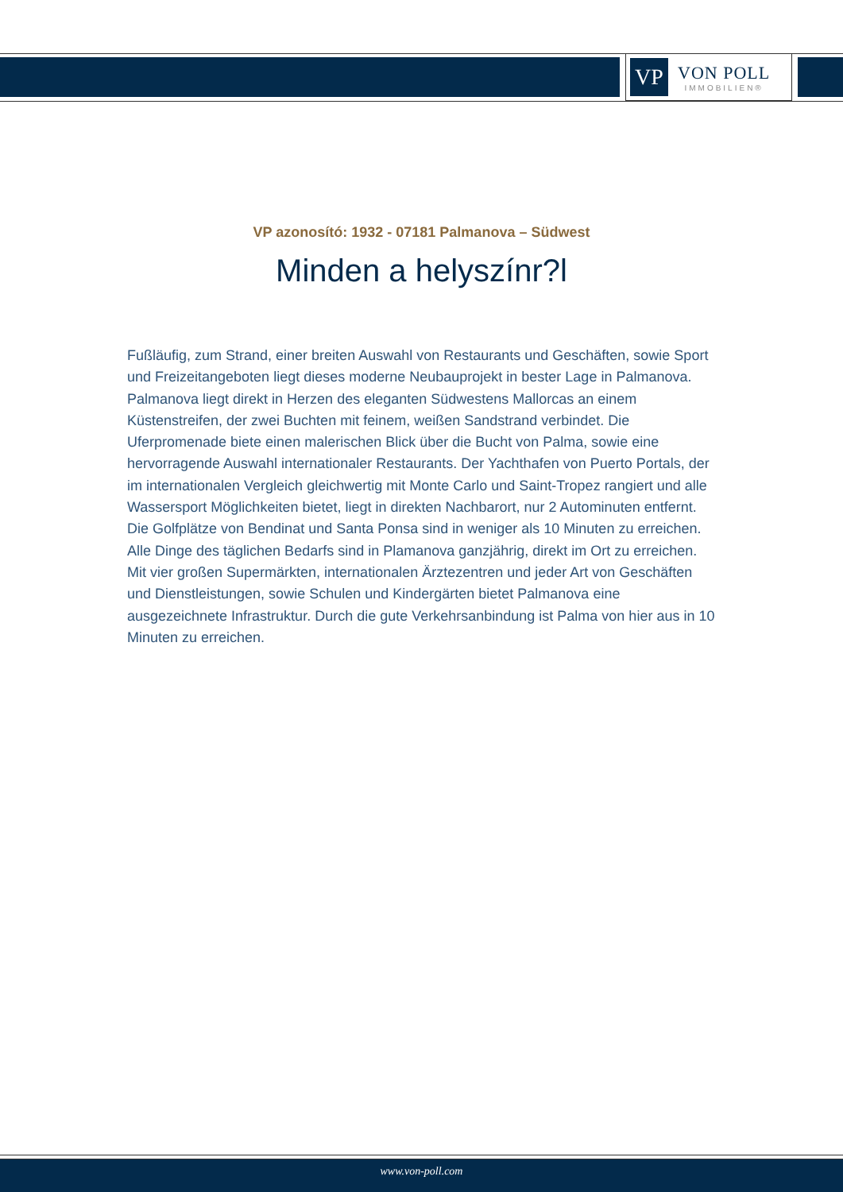VP
VON POLL
IMMOBILIEN®
VP azonosító: 1932 - 07181 Palmanova – Südwest
Minden a helyszínr?l
Fußläufig, zum Strand, einer breiten Auswahl von Restaurants und Geschäften, sowie Sport und Freizeitangeboten liegt dieses moderne Neubauprojekt in bester Lage in Palmanova. Palmanova liegt direkt in Herzen des eleganten Südwestens Mallorcas an einem Küstenstreifen, der zwei Buchten mit feinem, weißen Sandstrand verbindet. Die Uferpromenade biete einen malerischen Blick über die Bucht von Palma, sowie eine hervorragende Auswahl internationaler Restaurants. Der Yachthafen von Puerto Portals, der im internationalen Vergleich gleichwertig mit Monte Carlo und Saint-Tropez rangiert und alle Wassersport Möglichkeiten bietet, liegt in direkten Nachbarort, nur 2 Autominuten entfernt. Die Golfplätze von Bendinat und Santa Ponsa sind in weniger als 10 Minuten zu erreichen. Alle Dinge des täglichen Bedarfs sind in Plamanova ganzjährig, direkt im Ort zu erreichen. Mit vier großen Supermärkten, internationalen Ärztezentren und jeder Art von Geschäften und Dienstleistungen, sowie Schulen und Kindergärten bietet Palmanova eine ausgezeichnete Infrastruktur. Durch die gute Verkehrsanbindung ist Palma von hier aus in 10 Minuten zu erreichen.
www.von-poll.com